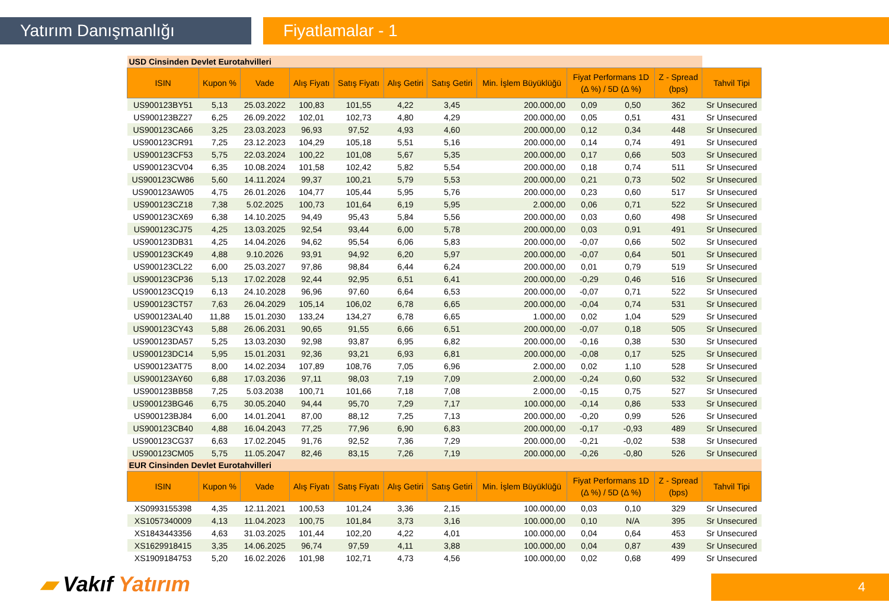Yatırım Danışmanlığı Fiyatlamalar - 1
| USD Cinsinden Devlet Eurotahvilleri | | | | | | | | | | | |
| ISIN | Kupon % | Vade | Alış Fiyatı | Satış Fiyatı | Alış Getiri | Satış Getiri | Min. İşlem Büyüklüğü | Fiyat Performans 1D (Δ %) / 5D (Δ %) | | Z - Spread (bps) | Tahvil Tipi |
| US900123BY51 | 5,13 | 25.03.2022 | 100,83 | 101,55 | 4,22 | 3,45 | 200.000,00 | 0,09 | 0,50 | 362 | Sr Unsecured |
| US900123BZ27 | 6,25 | 26.09.2022 | 102,01 | 102,73 | 4,80 | 4,29 | 200.000,00 | 0,05 | 0,51 | 431 | Sr Unsecured |
| US900123CA66 | 3,25 | 23.03.2023 | 96,93 | 97,52 | 4,93 | 4,60 | 200.000,00 | 0,12 | 0,34 | 448 | Sr Unsecured |
| US900123CR91 | 7,25 | 23.12.2023 | 104,29 | 105,18 | 5,51 | 5,16 | 200.000,00 | 0,14 | 0,74 | 491 | Sr Unsecured |
| US900123CF53 | 5,75 | 22.03.2024 | 100,22 | 101,08 | 5,67 | 5,35 | 200.000,00 | 0,17 | 0,66 | 503 | Sr Unsecured |
| US900123CV04 | 6,35 | 10.08.2024 | 101,58 | 102,42 | 5,82 | 5,54 | 200.000,00 | 0,18 | 0,74 | 511 | Sr Unsecured |
| US900123CW86 | 5,60 | 14.11.2024 | 99,37 | 100,21 | 5,79 | 5,53 | 200.000,00 | 0,21 | 0,73 | 502 | Sr Unsecured |
| US900123AW05 | 4,75 | 26.01.2026 | 104,77 | 105,44 | 5,95 | 5,76 | 200.000,00 | 0,23 | 0,60 | 517 | Sr Unsecured |
| US900123CZ18 | 7,38 | 5.02.2025 | 100,73 | 101,64 | 6,19 | 5,95 | 2.000,00 | 0,06 | 0,71 | 522 | Sr Unsecured |
| US900123CX69 | 6,38 | 14.10.2025 | 94,49 | 95,43 | 5,84 | 5,56 | 200.000,00 | 0,03 | 0,60 | 498 | Sr Unsecured |
| US900123CJ75 | 4,25 | 13.03.2025 | 92,54 | 93,44 | 6,00 | 5,78 | 200.000,00 | 0,03 | 0,91 | 491 | Sr Unsecured |
| US900123DB31 | 4,25 | 14.04.2026 | 94,62 | 95,54 | 6,06 | 5,83 | 200.000,00 | -0,07 | 0,66 | 502 | Sr Unsecured |
| US900123CK49 | 4,88 | 9.10.2026 | 93,91 | 94,92 | 6,20 | 5,97 | 200.000,00 | -0,07 | 0,64 | 501 | Sr Unsecured |
| US900123CL22 | 6,00 | 25.03.2027 | 97,86 | 98,84 | 6,44 | 6,24 | 200.000,00 | 0,01 | 0,79 | 519 | Sr Unsecured |
| US900123CP36 | 5,13 | 17.02.2028 | 92,44 | 92,95 | 6,51 | 6,41 | 200.000,00 | -0,29 | 0,46 | 516 | Sr Unsecured |
| US900123CQ19 | 6,13 | 24.10.2028 | 96,96 | 97,60 | 6,64 | 6,53 | 200.000,00 | -0,07 | 0,71 | 522 | Sr Unsecured |
| US900123CT57 | 7,63 | 26.04.2029 | 105,14 | 106,02 | 6,78 | 6,65 | 200.000,00 | -0,04 | 0,74 | 531 | Sr Unsecured |
| US900123AL40 | 11,88 | 15.01.2030 | 133,24 | 134,27 | 6,78 | 6,65 | 1.000,00 | 0,02 | 1,04 | 529 | Sr Unsecured |
| US900123CY43 | 5,88 | 26.06.2031 | 90,65 | 91,55 | 6,66 | 6,51 | 200.000,00 | -0,07 | 0,18 | 505 | Sr Unsecured |
| US900123DA57 | 5,25 | 13.03.2030 | 92,98 | 93,87 | 6,95 | 6,82 | 200.000,00 | -0,16 | 0,38 | 530 | Sr Unsecured |
| US900123DC14 | 5,95 | 15.01.2031 | 92,36 | 93,21 | 6,93 | 6,81 | 200.000,00 | -0,08 | 0,17 | 525 | Sr Unsecured |
| US900123AT75 | 8,00 | 14.02.2034 | 107,89 | 108,76 | 7,05 | 6,96 | 2.000,00 | 0,02 | 1,10 | 528 | Sr Unsecured |
| US900123AY60 | 6,88 | 17.03.2036 | 97,11 | 98,03 | 7,19 | 7,09 | 2.000,00 | -0,24 | 0,60 | 532 | Sr Unsecured |
| US900123BB58 | 7,25 | 5.03.2038 | 100,71 | 101,66 | 7,18 | 7,08 | 2.000,00 | -0,15 | 0,75 | 527 | Sr Unsecured |
| US900123BG46 | 6,75 | 30.05.2040 | 94,44 | 95,70 | 7,29 | 7,17 | 100.000,00 | -0,14 | 0,86 | 533 | Sr Unsecured |
| US900123BJ84 | 6,00 | 14.01.2041 | 87,00 | 88,12 | 7,25 | 7,13 | 200.000,00 | -0,20 | 0,99 | 526 | Sr Unsecured |
| US900123CB40 | 4,88 | 16.04.2043 | 77,25 | 77,96 | 6,90 | 6,83 | 200.000,00 | -0,17 | -0,93 | 489 | Sr Unsecured |
| US900123CG37 | 6,63 | 17.02.2045 | 91,76 | 92,52 | 7,36 | 7,29 | 200.000,00 | -0,21 | -0,02 | 538 | Sr Unsecured |
| US900123CM05 | 5,75 | 11.05.2047 | 82,46 | 83,15 | 7,26 | 7,19 | 200.000,00 | -0,26 | -0,80 | 526 | Sr Unsecured |
| EUR Cinsinden Devlet Eurotahvilleri | | | | | | | | | | | |
| ISIN | Kupon % | Vade | Alış Fiyatı | Satış Fiyatı | Alış Getiri | Satış Getiri | Min. İşlem Büyüklüğü | Fiyat Performans 1D (Δ %) / 5D (Δ %) | | Z - Spread (bps) | Tahvil Tipi |
| XS0993155398 | 4,35 | 12.11.2021 | 100,53 | 101,24 | 3,36 | 2,15 | 100.000,00 | 0,03 | 0,10 | 329 | Sr Unsecured |
| XS1057340009 | 4,13 | 11.04.2023 | 100,75 | 101,84 | 3,73 | 3,16 | 100.000,00 | 0,10 | N/A | 395 | Sr Unsecured |
| XS1843443356 | 4,63 | 31.03.2025 | 101,44 | 102,20 | 4,22 | 4,01 | 100.000,00 | 0,04 | 0,64 | 453 | Sr Unsecured |
| XS1629918415 | 3,35 | 14.06.2025 | 96,74 | 97,59 | 4,11 | 3,88 | 100.000,00 | 0,04 | 0,87 | 439 | Sr Unsecured |
| XS1909184753 | 5,20 | 16.02.2026 | 101,98 | 102,71 | 4,73 | 4,56 | 100.000,00 | 0,02 | 0,68 | 499 | Sr Unsecured |
▰ Vakıf Yatırım 4